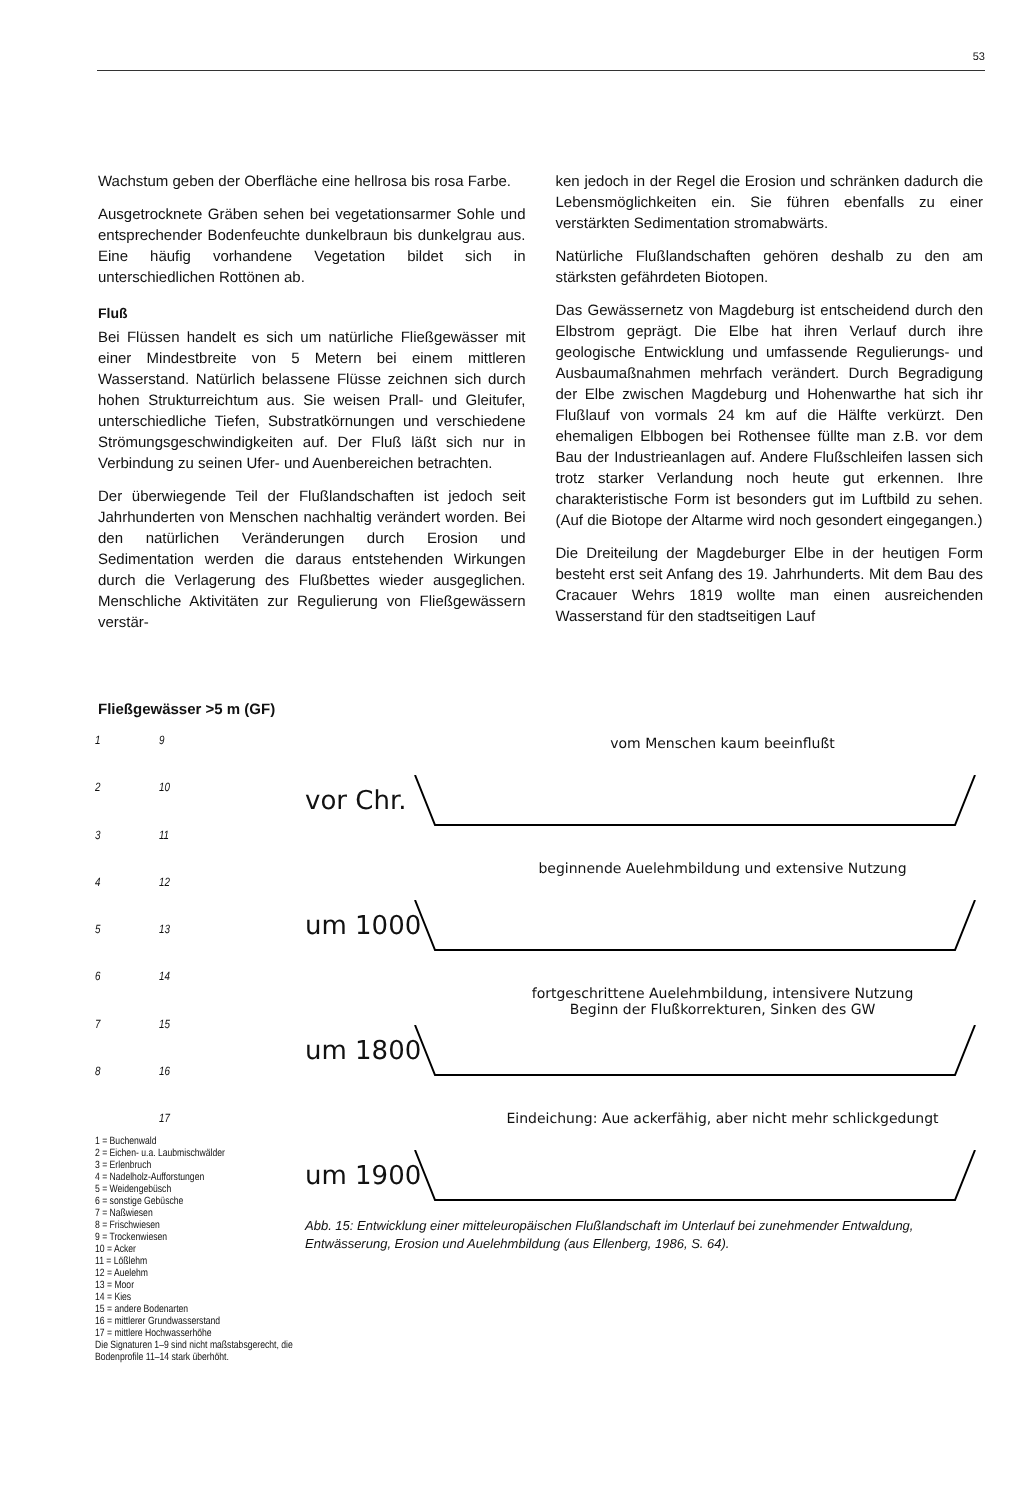53
Wachstum geben der Oberfläche eine hellrosa bis rosa Farbe.
Ausgetrocknete Gräben sehen bei vegetationsarmer Sohle und entsprechender Bodenfeuchte dunkelbraun bis dunkelgrau aus. Eine häufig vorhandene Vegetation bildet sich in unterschiedlichen Rottönen ab.
Fluß
Bei Flüssen handelt es sich um natürliche Fließgewässer mit einer Mindestbreite von 5 Metern bei einem mittleren Wasserstand. Natürlich belassene Flüsse zeichnen sich durch hohen Strukturreichtum aus. Sie weisen Prall- und Gleitufer, unterschiedliche Tiefen, Substratkörnungen und verschiedene Strömungsgeschwindigkeiten auf. Der Fluß läßt sich nur in Verbindung zu seinen Ufer- und Auenbereichen betrachten.
Der überwiegende Teil der Flußlandschaften ist jedoch seit Jahrhunderten von Menschen nachhaltig verändert worden. Bei den natürlichen Veränderungen durch Erosion und Sedimentation werden die daraus entstehenden Wirkungen durch die Verlagerung des Flußbettes wieder ausgeglichen. Menschliche Aktivitäten zur Regulierung von Fließgewässern verstär-
ken jedoch in der Regel die Erosion und schränken dadurch die Lebensmöglichkeiten ein. Sie führen ebenfalls zu einer verstärkten Sedimentation stromabwärts.
Natürliche Flußlandschaften gehören deshalb zu den am stärksten gefährdeten Biotopen.
Das Gewässernetz von Magdeburg ist entscheidend durch den Elbstrom geprägt. Die Elbe hat ihren Verlauf durch ihre geologische Entwicklung und umfassende Regulierungs- und Ausbaumaßnahmen mehrfach verändert. Durch Begradigung der Elbe zwischen Magdeburg und Hohenwarthe hat sich ihr Flußlauf von vormals 24 km auf die Hälfte verkürzt. Den ehemaligen Elbbogen bei Rothensee füllte man z.B. vor dem Bau der Industrieanlagen auf. Andere Flußschleifen lassen sich trotz starker Verlandung noch heute gut erkennen. Ihre charakteristische Form ist besonders gut im Luftbild zu sehen. (Auf die Biotope der Altarme wird noch gesondert eingegangen.)
Die Dreiteilung der Magdeburger Elbe in der heutigen Form besteht erst seit Anfang des 19. Jahrhunderts. Mit dem Bau des Cracauer Wehrs 1819 wollte man einen ausreichenden Wasserstand für den stadtseitigen Lauf
Fließgewässer >5 m (GF)
1 9 2 10 3 11 4 12 5 13 6 14 7 15 8 16 17
1 = Buchenwald
2 = Eichen- u.a. Laubmischwälder
3 = Erlenbruch
4 = Nadelholz-Aufforstungen
5 = Weidengebüsch
6 = sonstige Gebüsche
7 = Naßwiesen
8 = Frischwiesen
9 = Trockenwiesen
10 = Acker
11 = Lößlehm
12 = Auelehm
13 = Moor
14 = Kies
15 = andere Bodenarten
16 = mittlerer Grundwasserstand
17 = mittlere Hochwasserhöhe
Die Signaturen 1–9 sind nicht maßstabsgerecht, die Bodenprofile 11–14 stark überhöht.
vor Chr.
vom Menschen kaum beeinflußt
um 1000
beginnende Auelehmbildung und extensive Nutzung
um 1800
fortgeschrittene Auelehmbildung, intensivere Nutzung
Beginn der Flußkorrekturen, Sinken des GW
um 1900
Eindeichung: Aue ackerfähig, aber nicht mehr schlickgedungt
Abb. 15: Entwicklung einer mitteleuropäischen Flußlandschaft im Unterlauf bei zunehmender Entwaldung, Entwässerung, Erosion und Auelehmbildung (aus Ellenberg, 1986, S. 64).